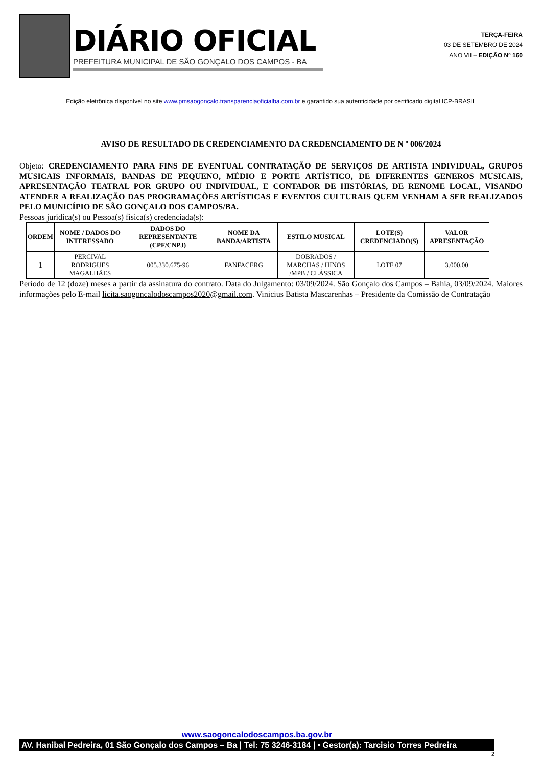DIÁRIO OFICIAL
PREFEITURA MUNICIPAL DE SÃO GONÇALO DOS CAMPOS - BA
TERÇA-FEIRA
03 DE SETEMBRO DE 2024
ANO VII – EDIÇÃO Nº 160
Edição eletrônica disponível no site www.pmsaogoncalo.transparenciaoficialba.com.br e garantido sua autenticidade por certificado digital ICP-BRASIL
AVISO DE RESULTADO DE CREDENCIAMENTO DA CREDENCIAMENTO DE N º 006/2024
Objeto: CREDENCIAMENTO PARA FINS DE EVENTUAL CONTRATAÇÃO DE SERVIÇOS DE ARTISTA INDIVIDUAL, GRUPOS MUSICAIS INFORMAIS, BANDAS DE PEQUENO, MÉDIO E PORTE ARTÍSTICO, DE DIFERENTES GENEROS MUSICAIS, APRESENTAÇÃO TEATRAL POR GRUPO OU INDIVIDUAL, E CONTADOR DE HISTÓRIAS, DE RENOME LOCAL, VISANDO ATENDER A REALIZAÇÃO DAS PROGRAMAÇÕES ARTÍSTICAS E EVENTOS CULTURAIS QUEM VENHAM A SER REALIZADOS PELO MUNICÍPIO DE SÃO GONÇALO DOS CAMPOS/BA.
Pessoas jurídica(s) ou Pessoa(s) física(s) credenciada(s):
| ORDEM | NOME / DADOS DO INTERESSADO | DADOS DO REPRESENTANTE (CPF/CNPJ) | NOME DA BANDA/ARTISTA | ESTILO MUSICAL | LOTE(S) CREDENCIADO(S) | VALOR APRESENTAÇÃO |
| --- | --- | --- | --- | --- | --- | --- |
| 1 | PERCIVAL RODRIGUES MAGALHÃES | 005.330.675-96 | FANFACERG | DOBRADOS / MARCHAS / HINOS /MPB / CLÁSSICA | LOTE 07 | 3.000,00 |
Período de 12 (doze) meses a partir da assinatura do contrato. Data do Julgamento: 03/09/2024. São Gonçalo dos Campos – Bahia, 03/09/2024. Maiores informações pelo E-mail licita.saogoncalodoscampos2020@gmail.com. Vinicius Batista Mascarenhas – Presidente da Comissão de Contratação
www.saogoncalodoscampos.ba.gov.br
AV. Hanibal Pedreira, 01 São Gonçalo dos Campos – Ba | Tel: 75 3246-3184 | • Gestor(a): Tarcisio Torres Pedreira
2